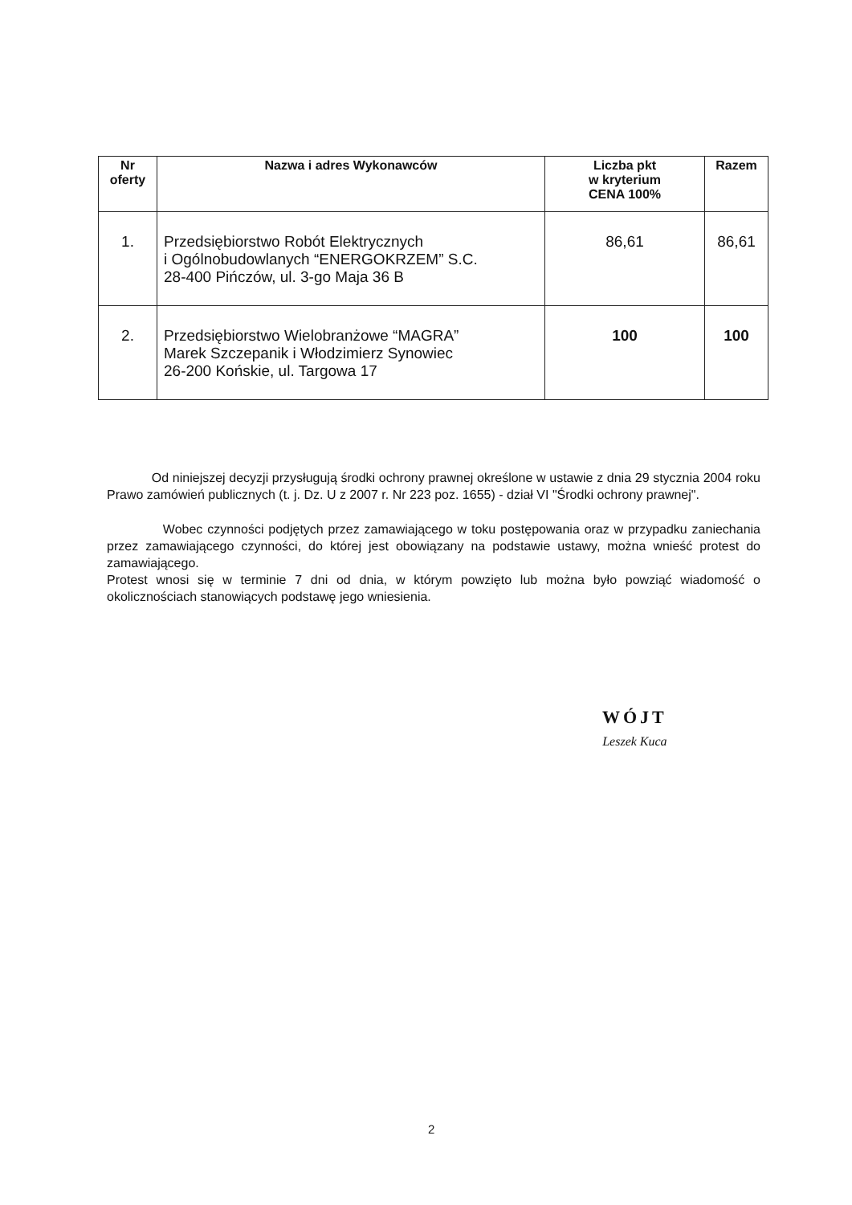| Nr oferty | Nazwa i adres Wykonawców | Liczba pkt w kryterium CENA 100% | Razem |
| --- | --- | --- | --- |
| 1. | Przedsiębiorstwo Robót Elektrycznych i Ogólnobudowlanych “ENERGOKRZEM” S.C. 28-400 Pińczów, ul. 3-go Maja 36 B | 86,61 | 86,61 |
| 2. | Przedsiębiorstwo Wielobranżowe “MAGRA” Marek Szczepanik i Włodzimierz Synowiec 26-200 Końskie, ul. Targowa 17 | 100 | 100 |
Od niniejszej decyzji przysługują środki ochrony prawnej określone w ustawie z dnia 29 stycznia 2004 roku Prawo zamówień publicznych (t. j. Dz. U z 2007 r. Nr 223 poz. 1655) - dział VI "Środki ochrony prawnej".
Wobec czynności podjętych przez zamawiającego w toku postępowania oraz w przypadku zaniechania przez zamawiającego czynności, do której jest obowiązany na podstawie ustawy, można wnieść protest do zamawiającego.
Protest wnosi się w terminie 7 dni od dnia, w którym powzięto lub można było powziąć wiadomość o okolicznościach stanowiących podstawę jego wniesienia.
WÓJT
Leszek Kuca
2